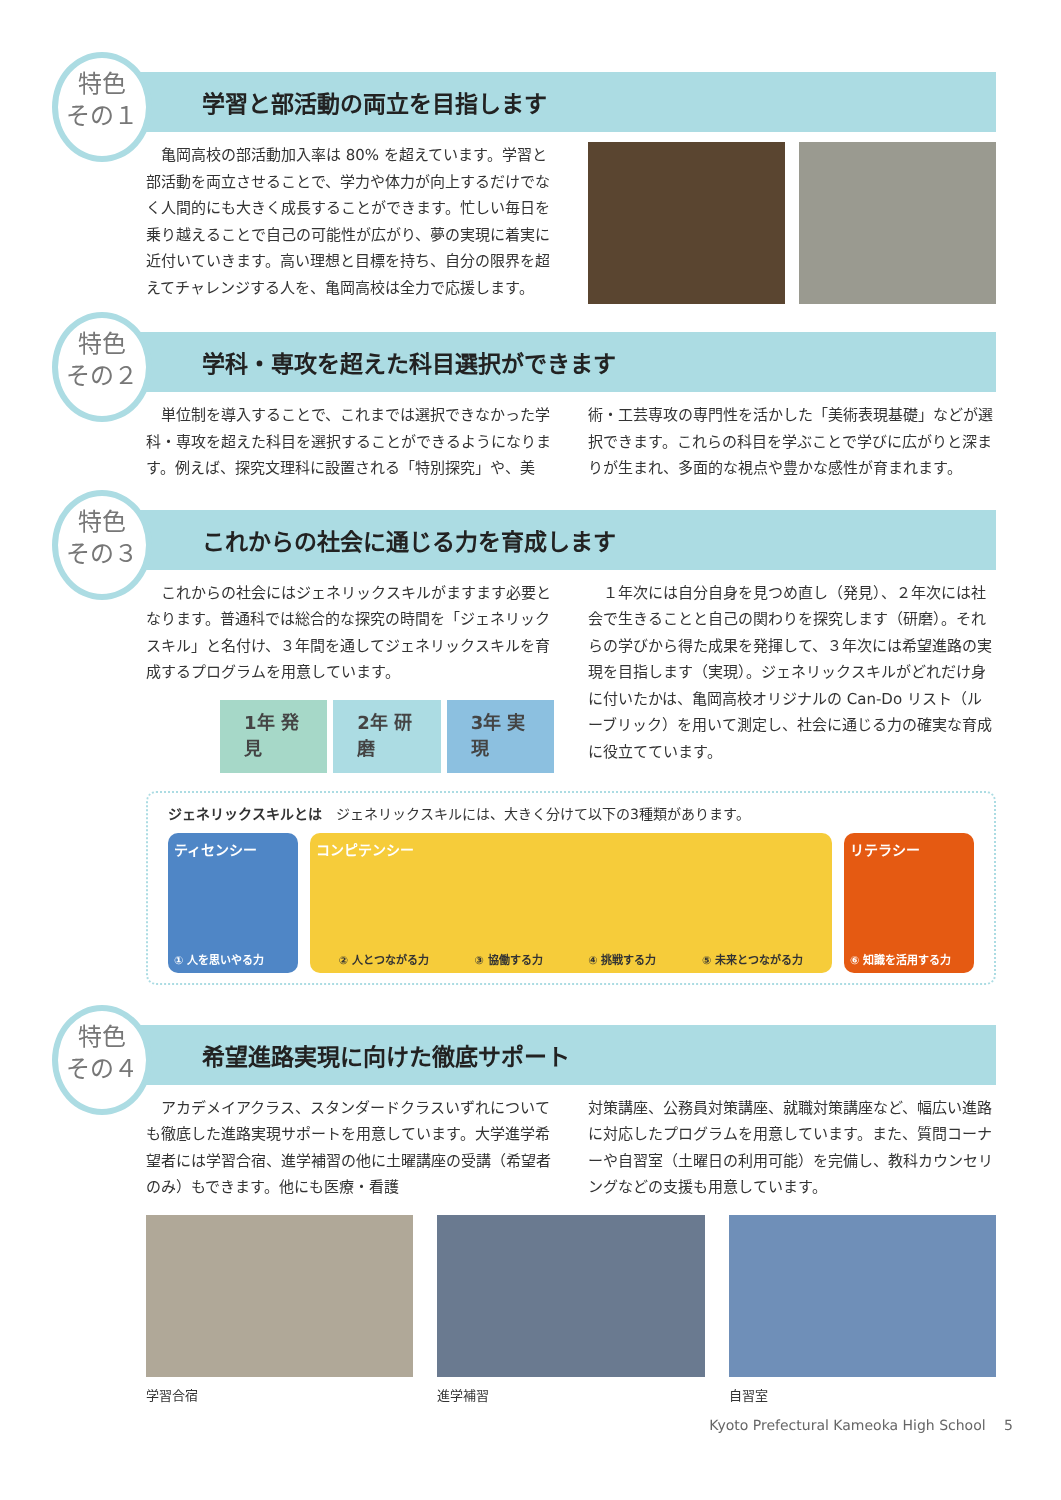特色
その１
学習と部活動の両立を目指します
　亀岡高校の部活動加入率は 80% を超えています。学習と部活動を両立させることで、学力や体力が向上するだけでなく人間的にも大きく成長することができます。忙しい毎日を乗り越えることで自己の可能性が広がり、夢の実現に着実に近付いていきます。高い理想と目標を持ち、自分の限界を超えてチャレンジする人を、亀岡高校は全力で応援します。
特色
その２
学科・専攻を超えた科目選択ができます
　単位制を導入することで、これまでは選択できなかった学科・専攻を超えた科目を選択することができるようになります。例えば、探究文理科に設置される「特別探究」や、美
術・工芸専攻の専門性を活かした「美術表現基礎」などが選択できます。これらの科目を学ぶことで学びに広がりと深まりが生まれ、多面的な視点や豊かな感性が育まれます。
特色
その３
これからの社会に通じる力を育成します
　これからの社会にはジェネリックスキルがますます必要となります。普通科では総合的な探究の時間を「ジェネリックスキル」と名付け、３年間を通してジェネリックスキルを育成するプログラムを用意しています。
1年 発見 2年 研磨 3年 実現
　１年次には自分自身を見つめ直し（発見）、２年次には社会で生きることと自己の関わりを探究します（研磨）。それらの学びから得た成果を発揮して、３年次には希望進路の実現を目指します（実現）。ジェネリックスキルがどれだけ身に付いたかは、亀岡高校オリジナルの Can-Do リスト（ルーブリック）を用いて測定し、社会に通じる力の確実な育成に役立てています。
ジェネリックスキルとは　ジェネリックスキルには、大きく分けて以下の3種類があります。
ティセンシー
① 人を思いやる力
コンピテンシー
② 人とつながる力 ③ 協働する力 ④ 挑戦する力 ⑤ 未来とつながる力
リテラシー
⑥ 知識を活用する力
特色
その４
希望進路実現に向けた徹底サポート
　アカデメイアクラス、スタンダードクラスいずれについても徹底した進路実現サポートを用意しています。大学進学希望者には学習合宿、進学補習の他に土曜講座の受講（希望者のみ）もできます。他にも医療・看護
対策講座、公務員対策講座、就職対策講座など、幅広い進路に対応したプログラムを用意しています。また、質問コーナーや自習室（土曜日の利用可能）を完備し、教科カウンセリングなどの支援も用意しています。
学習合宿 進学補習 自習室
Kyoto Prefectural Kameoka High School　 5